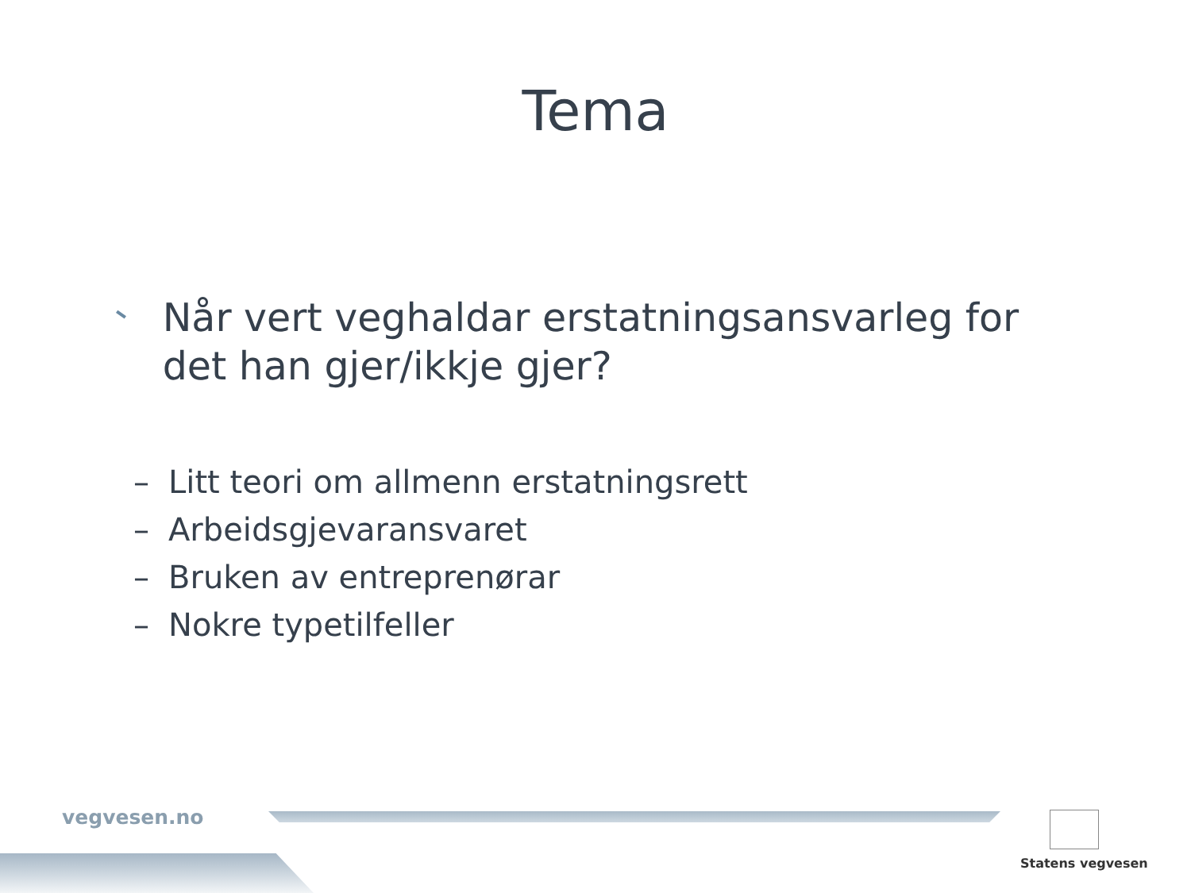Tema
Når vert veghaldar erstatningsansvarleg for det han gjer/ikkje gjer?
– Litt teori om allmenn erstatningsrett
– Arbeidsgjevaransvaret
– Bruken av entreprenørar
– Nokre typetilfeller
vegvesen.no
Statens vegvesen